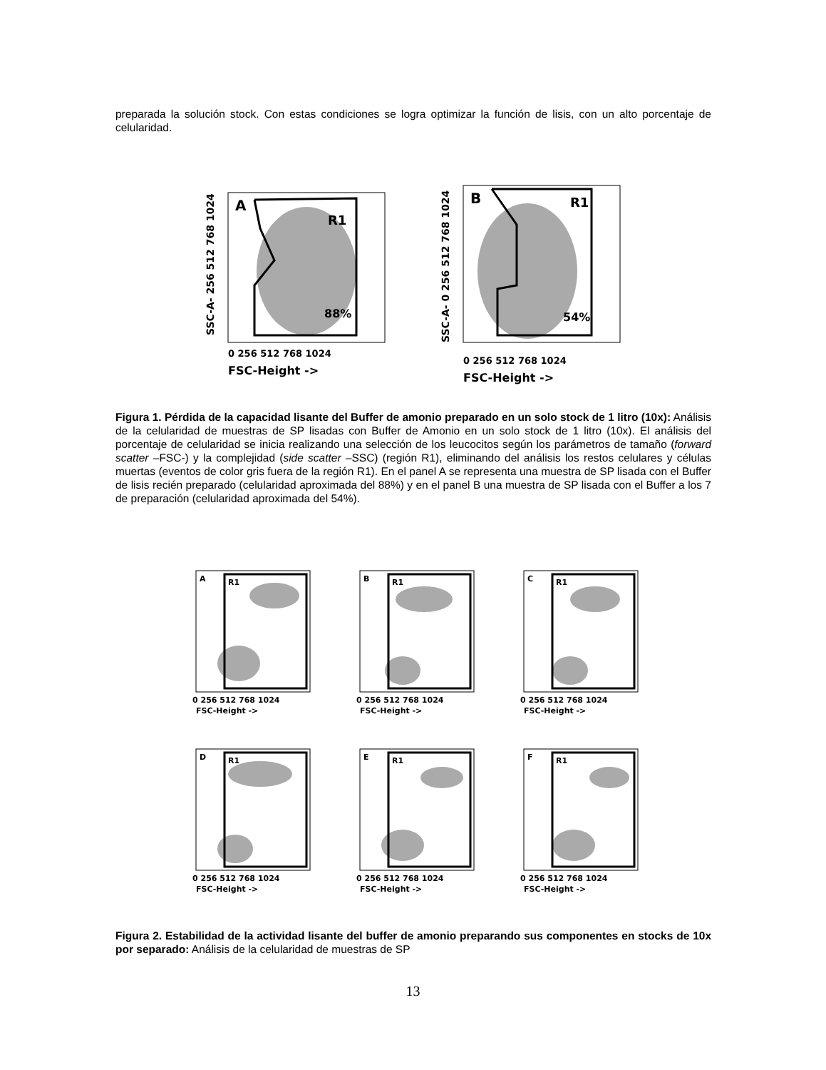preparada la solución stock. Con estas condiciones se logra optimizar la función de lisis, con un alto porcentaje de celularidad.
A
R1
88%
0 256 512 768 1024
FSC-Height ->
SSC-A- 256 512 768 1024
B
R1
54%
0 256 512 768 1024
FSC-Height ->
SSC-A- 0 256 512 768 1024
Figura 1. Pérdida de la capacidad lisante del Buffer de amonio preparado en un solo stock de 1 litro (10x): Análisis de la celularidad de muestras de SP lisadas con Buffer de Amonio en un solo stock de 1 litro (10x). El análisis del porcentaje de celularidad se inicia realizando una selección de los leucocitos según los parámetros de tamaño (forward scatter –FSC-) y la complejidad (side scatter –SSC) (región R1), eliminando del análisis los restos celulares y células muertas (eventos de color gris fuera de la región R1). En el panel A se representa una muestra de SP lisada con el Buffer de lisis recién preparado (celularidad aproximada del 88%) y en el panel B una muestra de SP lisada con el Buffer a los 7 de preparación (celularidad aproximada del 54%).
A
R1
0 256 512 768 1024
FSC-Height ->
B
R1
0 256 512 768 1024
FSC-Height ->
C
R1
0 256 512 768 1024
FSC-Height ->
D
R1
0 256 512 768 1024
FSC-Height ->
E
R1
0 256 512 768 1024
FSC-Height ->
F
R1
0 256 512 768 1024
FSC-Height ->
Figura 2. Estabilidad de la actividad lisante del buffer de amonio preparando sus componentes en stocks de 10x por separado: Análisis de la celularidad de muestras de SP
13